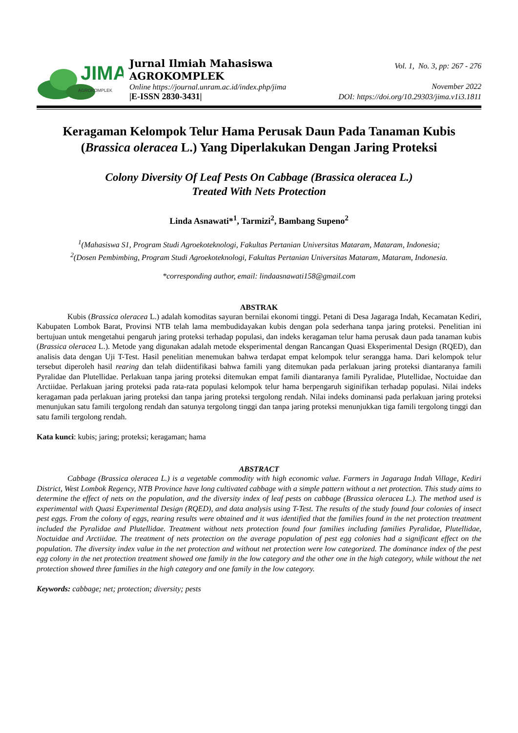JIMA
AGROKOMPLEK
Jurnal Ilmiah Mahasiswa
AGROKOMPLEK
Online https://journal.unram.ac.id/index.php/jima
|E-ISSN 2830-3431|
Vol. 1, No. 3, pp: 267 - 276
November 2022
DOI: https://doi.org/10.29303/jima.v1i3.1811
Keragaman Kelompok Telur Hama Perusak Daun Pada Tanaman Kubis (Brassica oleracea L.) Yang Diperlakukan Dengan Jaring Proteksi
Colony Diversity Of Leaf Pests On Cabbage (Brassica oleracea L.)
Treated With Nets Protection
Linda Asnawati*<sup>1</sup>, Tarmizi<sup>2</sup>, Bambang Supeno<sup>2</sup>
<sup>1</sup> (Mahasiswa S1, Program Studi Agroekoteknologi, Fakultas Pertanian Universitas Mataram, Mataram, Indonesia;
<sup>2</sup> (Dosen Pembimbing, Program Studi Agroekoteknologi, Fakultas Pertanian Universitas Mataram, Mataram, Indonesia.
*corresponding author, email: lindaasnawati158@gmail.com
ABSTRAK
Kubis (Brassica oleracea L.) adalah komoditas sayuran bernilai ekonomi tinggi. Petani di Desa Jagaraga Indah, Kecamatan Kediri, Kabupaten Lombok Barat, Provinsi NTB telah lama membudidayakan kubis dengan pola sederhana tanpa jaring proteksi. Penelitian ini bertujuan untuk mengetahui pengaruh jaring proteksi terhadap populasi, dan indeks keragaman telur hama perusak daun pada tanaman kubis (Brassica oleracea L.). Metode yang digunakan adalah metode eksperimental dengan Rancangan Quasi Eksperimental Design (RQED), dan analisis data dengan Uji T-Test. Hasil penelitian menemukan bahwa terdapat empat kelompok telur serangga hama. Dari kelompok telur tersebut diperoleh hasil rearing dan telah diidentifikasi bahwa famili yang ditemukan pada perlakuan jaring proteksi diantaranya famili Pyralidae dan Plutellidae. Perlakuan tanpa jaring proteksi ditemukan empat famili diantaranya famili Pyralidae, Plutellidae, Noctuidae dan Arctiidae. Perlakuan jaring proteksi pada rata-rata populasi kelompok telur hama berpengaruh siginifikan terhadap populasi. Nilai indeks keragaman pada perlakuan jaring proteksi dan tanpa jaring proteksi tergolong rendah. Nilai indeks dominansi pada perlakuan jaring proteksi menunjukan satu famili tergolong rendah dan satunya tergolong tinggi dan tanpa jaring proteksi menunjukkan tiga famili tergolong tinggi dan satu famili tergolong rendah.
Kata kunci: kubis; jaring; proteksi; keragaman; hama
ABSTRACT
Cabbage (Brassica oleracea L.) is a vegetable commodity with high economic value. Farmers in Jagaraga Indah Village, Kediri District, West Lombok Regency, NTB Province have long cultivated cabbage with a simple pattern without a net protection. This study aims to determine the effect of nets on the population, and the diversity index of leaf pests on cabbage (Brassica oleracea L.). The method used is experimental with Quasi Experimental Design (RQED), and data analysis using T-Test. The results of the study found four colonies of insect pest eggs. From the colony of eggs, rearing results were obtained and it was identified that the families found in the net protection treatment included the Pyralidae and Plutellidae. Treatment without nets protection found four families including families Pyralidae, Plutellidae, Noctuidae and Arctiidae. The treatment of nets protection on the average population of pest egg colonies had a significant effect on the population. The diversity index value in the net protection and without net protection were low categorized. The dominance index of the pest egg colony in the net protection treatment showed one family in the low category and the other one in the high category, while without the net protection showed three families in the high category and one family in the low category.
Keywords: cabbage; net; protection; diversity; pests